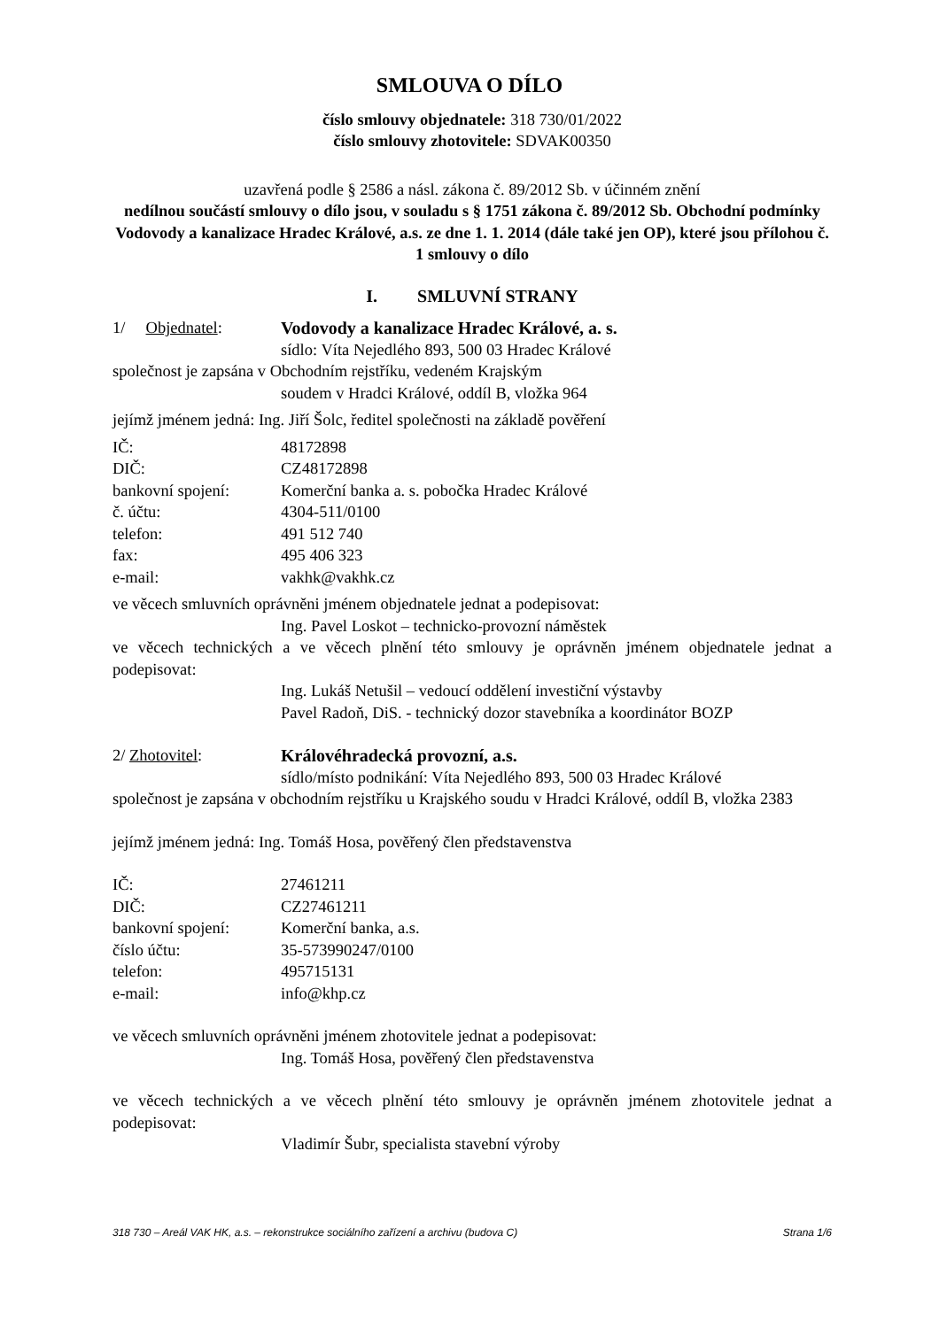SMLOUVA O DÍLO
číslo smlouvy objednatele: 318 730/01/2022
číslo smlouvy zhotovitele: SDVAK00350
uzavřená podle § 2586 a násl. zákona č. 89/2012 Sb. v účinném znění
nedílnou součástí smlouvy o dílo jsou, v souladu s § 1751 zákona č. 89/2012 Sb. Obchodní podmínky Vodovody a kanalizace Hradec Králové, a.s. ze dne 1. 1. 2014 (dále také jen OP), které jsou přílohou č. 1 smlouvy o dílo
I. SMLUVNÍ STRANY
1/ Objednatel: Vodovody a kanalizace Hradec Králové, a. s.
sídlo: Víta Nejedlého 893, 500 03 Hradec Králové
společnost je zapsána v Obchodním rejstříku, vedeném Krajským
soudem v Hradci Králové, oddíl B, vložka 964
jejímž jménem jedná: Ing. Jiří Šolc, ředitel společnosti na základě pověření
IČ: 48172898
DIČ: CZ48172898
bankovní spojení: Komerční banka a. s. pobočka Hradec Králové
č. účtu: 4304-511/0100
telefon: 491 512 740
fax: 495 406 323
e-mail: vakhk@vakhk.cz
ve věcech smluvních oprávněni jménem objednatele jednat a podepisovat:
Ing. Pavel Loskot – technicko-provozní náměstek
ve věcech technických a ve věcech plnění této smlouvy je oprávněn jménem objednatele jednat a podepisovat:
Ing. Lukáš Netušil – vedoucí oddělení investiční výstavby
Pavel Radoň, DiS. - technický dozor stavebníka a koordinátor BOZP
2/ Zhotovitel: Královéhradecká provozní, a.s.
sídlo/místo podnikání: Víta Nejedlého 893, 500 03 Hradec Králové
společnost je zapsána v obchodním rejstříku u Krajského soudu v Hradci Králové, oddíl B, vložka 2383
jejímž jménem jedná: Ing. Tomáš Hosa, pověřený člen představenstva
IČ: 27461211
DIČ: CZ27461211
bankovní spojení: Komerční banka, a.s.
číslo účtu: 35-573990247/0100
telefon: 495715131
e-mail: info@khp.cz
ve věcech smluvních oprávněni jménem zhotovitele jednat a podepisovat:
Ing. Tomáš Hosa, pověřený člen představenstva
ve věcech technických a ve věcech plnění této smlouvy je oprávněn jménem zhotovitele jednat a podepisovat:
Vladimír Šubr, specialista stavební výroby
318 730 – Areál VAK HK, a.s. – rekonstrukce sociálního zařízení a archivu (budova C) Strana 1/6